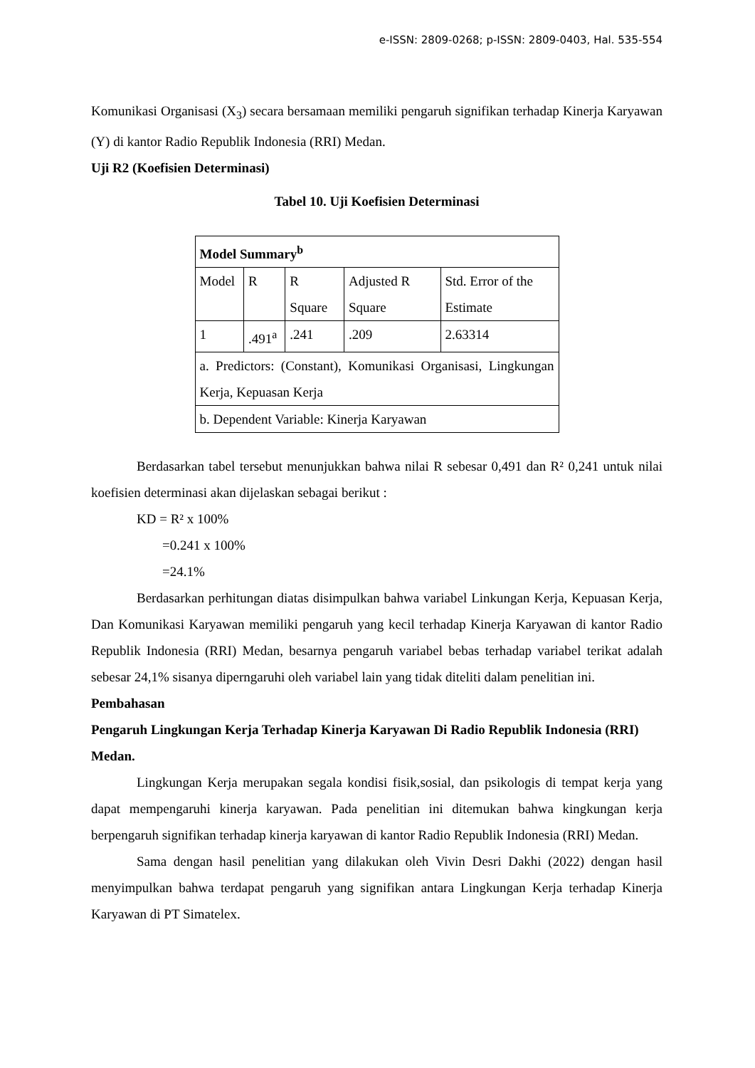e-ISSN: 2809-0268; p-ISSN: 2809-0403, Hal. 535-554
Komunikasi Organisasi (X<sub>3</sub>) secara bersamaan memiliki pengaruh signifikan terhadap Kinerja Karyawan (Y) di kantor Radio Republik Indonesia (RRI) Medan.
Uji R2 (Koefisien Determinasi)
Tabel 10. Uji Koefisien Determinasi
| Model Summary<sup>b</sup> | | | | |
| Model | R | R Square | Adjusted R Square | Std. Error of the Estimate |
| 1 | .491<sup>a</sup> | .241 | .209 | 2.63314 |
| a. Predictors: (Constant), Komunikasi Organisasi, Lingkungan Kerja, Kepuasan Kerja | | | | |
| b. Dependent Variable: Kinerja Karyawan | | | | |
Berdasarkan tabel tersebut menunjukkan bahwa nilai R sebesar 0,491 dan R² 0,241 untuk nilai koefisien determinasi akan dijelaskan sebagai berikut :
KD = R² x 100%
=0.241 x 100%
=24.1%
Berdasarkan perhitungan diatas disimpulkan bahwa variabel Linkungan Kerja, Kepuasan Kerja, Dan Komunikasi Karyawan memiliki pengaruh yang kecil terhadap Kinerja Karyawan di kantor Radio Republik Indonesia (RRI) Medan, besarnya pengaruh variabel bebas terhadap variabel terikat adalah sebesar 24,1% sisanya diperngaruhi oleh variabel lain yang tidak diteliti dalam penelitian ini.
Pembahasan
Pengaruh Lingkungan Kerja Terhadap Kinerja Karyawan Di Radio Republik Indonesia (RRI) Medan.
Lingkungan Kerja merupakan segala kondisi fisik,sosial, dan psikologis di tempat kerja yang dapat mempengaruhi kinerja karyawan. Pada penelitian ini ditemukan bahwa kingkungan kerja berpengaruh signifikan terhadap kinerja karyawan di kantor Radio Republik Indonesia (RRI) Medan.
Sama dengan hasil penelitian yang dilakukan oleh Vivin Desri Dakhi (2022) dengan hasil menyimpulkan bahwa terdapat pengaruh yang signifikan antara Lingkungan Kerja terhadap Kinerja Karyawan di PT Simatelex.